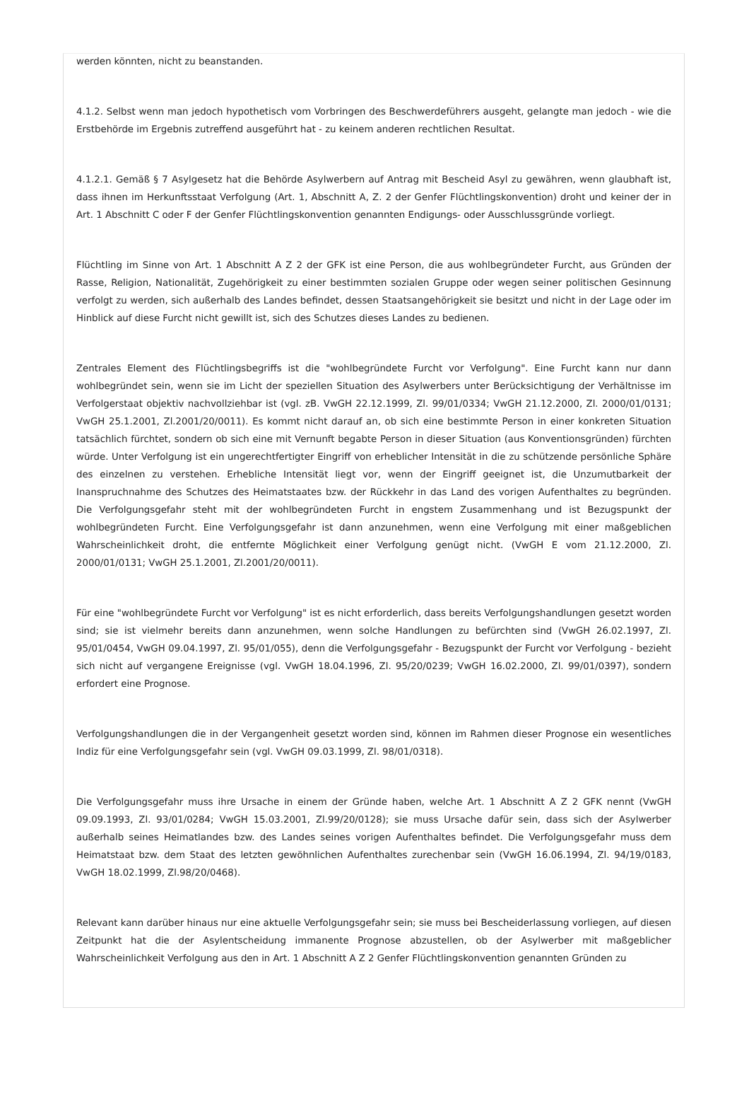werden könnten, nicht zu beanstanden.
4.1.2. Selbst wenn man jedoch hypothetisch vom Vorbringen des Beschwerdeführers ausgeht, gelangte man jedoch - wie die Erstbehörde im Ergebnis zutreffend ausgeführt hat - zu keinem anderen rechtlichen Resultat.
4.1.2.1. Gemäß § 7 Asylgesetz hat die Behörde Asylwerbern auf Antrag mit Bescheid Asyl zu gewähren, wenn glaubhaft ist, dass ihnen im Herkunftsstaat Verfolgung (Art. 1, Abschnitt A, Z. 2 der Genfer Flüchtlingskonvention) droht und keiner der in Art. 1 Abschnitt C oder F der Genfer Flüchtlingskonvention genannten Endigungs- oder Ausschlussgründe vorliegt.
Flüchtling im Sinne von Art. 1 Abschnitt A Z 2 der GFK ist eine Person, die aus wohlbegründeter Furcht, aus Gründen der Rasse, Religion, Nationalität, Zugehörigkeit zu einer bestimmten sozialen Gruppe oder wegen seiner politischen Gesinnung verfolgt zu werden, sich außerhalb des Landes befindet, dessen Staatsangehörigkeit sie besitzt und nicht in der Lage oder im Hinblick auf diese Furcht nicht gewillt ist, sich des Schutzes dieses Landes zu bedienen.
Zentrales Element des Flüchtlingsbegriffs ist die "wohlbegründete Furcht vor Verfolgung". Eine Furcht kann nur dann wohlbegründet sein, wenn sie im Licht der speziellen Situation des Asylwerbers unter Berücksichtigung der Verhältnisse im Verfolgerstaat objektiv nachvollziehbar ist (vgl. zB. VwGH 22.12.1999, Zl. 99/01/0334; VwGH 21.12.2000, Zl. 2000/01/0131; VwGH 25.1.2001, Zl.2001/20/0011). Es kommt nicht darauf an, ob sich eine bestimmte Person in einer konkreten Situation tatsächlich fürchtet, sondern ob sich eine mit Vernunft begabte Person in dieser Situation (aus Konventionsgründen) fürchten würde. Unter Verfolgung ist ein ungerechtfertigter Eingriff von erheblicher Intensität in die zu schützende persönliche Sphäre des einzelnen zu verstehen. Erhebliche Intensität liegt vor, wenn der Eingriff geeignet ist, die Unzumutbarkeit der Inanspruchnahme des Schutzes des Heimatstaates bzw. der Rückkehr in das Land des vorigen Aufenthaltes zu begründen. Die Verfolgungsgefahr steht mit der wohlbegründeten Furcht in engstem Zusammenhang und ist Bezugspunkt der wohlbegründeten Furcht. Eine Verfolgungsgefahr ist dann anzunehmen, wenn eine Verfolgung mit einer maßgeblichen Wahrscheinlichkeit droht, die entfernte Möglichkeit einer Verfolgung genügt nicht. (VwGH E vom 21.12.2000, Zl. 2000/01/0131; VwGH 25.1.2001, Zl.2001/20/0011).
Für eine "wohlbegründete Furcht vor Verfolgung" ist es nicht erforderlich, dass bereits Verfolgungshandlungen gesetzt worden sind; sie ist vielmehr bereits dann anzunehmen, wenn solche Handlungen zu befürchten sind (VwGH 26.02.1997, Zl. 95/01/0454, VwGH 09.04.1997, Zl. 95/01/055), denn die Verfolgungsgefahr - Bezugspunkt der Furcht vor Verfolgung - bezieht sich nicht auf vergangene Ereignisse (vgl. VwGH 18.04.1996, Zl. 95/20/0239; VwGH 16.02.2000, Zl. 99/01/0397), sondern erfordert eine Prognose.
Verfolgungshandlungen die in der Vergangenheit gesetzt worden sind, können im Rahmen dieser Prognose ein wesentliches Indiz für eine Verfolgungsgefahr sein (vgl. VwGH 09.03.1999, Zl. 98/01/0318).
Die Verfolgungsgefahr muss ihre Ursache in einem der Gründe haben, welche Art. 1 Abschnitt A Z 2 GFK nennt (VwGH 09.09.1993, Zl. 93/01/0284; VwGH 15.03.2001, Zl.99/20/0128); sie muss Ursache dafür sein, dass sich der Asylwerber außerhalb seines Heimatlandes bzw. des Landes seines vorigen Aufenthaltes befindet. Die Verfolgungsgefahr muss dem Heimatstaat bzw. dem Staat des letzten gewöhnlichen Aufenthaltes zurechenbar sein (VwGH 16.06.1994, Zl. 94/19/0183, VwGH 18.02.1999, Zl.98/20/0468).
Relevant kann darüber hinaus nur eine aktuelle Verfolgungsgefahr sein; sie muss bei Bescheiderlassung vorliegen, auf diesen Zeitpunkt hat die der Asylentscheidung immanente Prognose abzustellen, ob der Asylwerber mit maßgeblicher Wahrscheinlichkeit Verfolgung aus den in Art. 1 Abschnitt A Z 2 Genfer Flüchtlingskonvention genannten Gründen zu